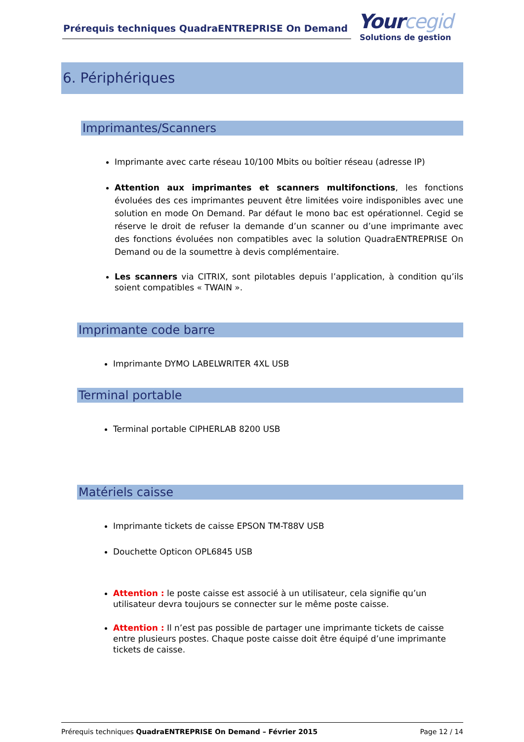Prérequis techniques QuadraENTREPRISE On Demand
Yourcegid
Solutions de gestion
6. Périphériques
Imprimantes/Scanners
Imprimante avec carte réseau 10/100 Mbits ou boîtier réseau (adresse IP)
Attention aux imprimantes et scanners multifonctions, les fonctions évoluées des ces imprimantes peuvent être limitées voire indisponibles avec une solution en mode On Demand. Par défaut le mono bac est opérationnel. Cegid se réserve le droit de refuser la demande d’un scanner ou d’une imprimante avec des fonctions évoluées non compatibles avec la solution QuadraENTREPRISE On Demand ou de la soumettre à devis complémentaire.
Les scanners via CITRIX, sont pilotables depuis l’application, à condition qu’ils soient compatibles « TWAIN ».
Imprimante code barre
Imprimante DYMO LABELWRITER 4XL USB
Terminal portable
Terminal portable CIPHERLAB 8200 USB
Matériels caisse
Imprimante tickets de caisse EPSON TM-T88V USB
Douchette Opticon OPL6845 USB
Attention : le poste caisse est associé à un utilisateur, cela signifie qu’un utilisateur devra toujours se connecter sur le même poste caisse.
Attention : Il n’est pas possible de partager une imprimante tickets de caisse entre plusieurs postes. Chaque poste caisse doit être équipé d’une imprimante tickets de caisse.
Prérequis techniques QuadraENTREPRISE On Demand – Février 2015 Page 12 / 14